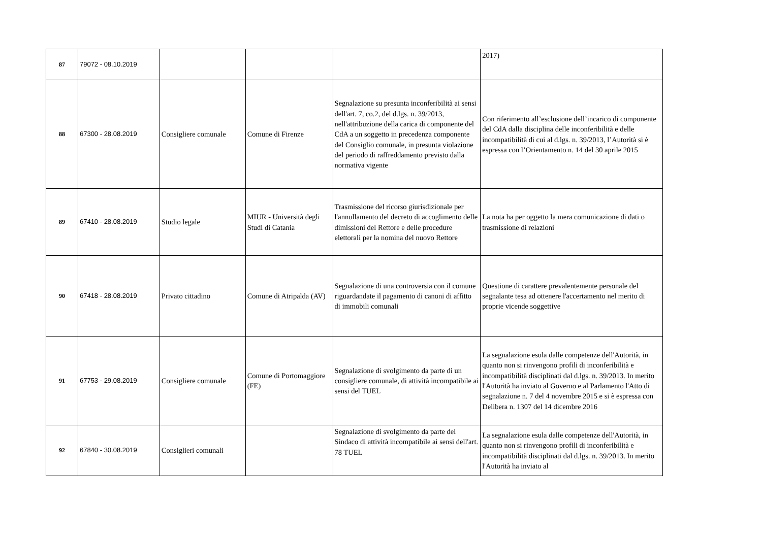| 87 | 79072 - 08.10.2019 | | | | 2017) |
| 88 | 67300 - 28.08.2019 | Consigliere comunale | Comune di Firenze | Segnalazione su presunta inconferibilità ai sensi dell'art. 7, co.2, del d.lgs. n. 39/2013, nell'attribuzione della carica di componente del CdA a un soggetto in precedenza componente del Consiglio comunale, in presunta violazione del periodo di raffreddamento previsto dalla normativa vigente | Con riferimento all’esclusione dell’incarico di componente del CdA dalla disciplina delle inconferibilità e delle incompatibilità di cui al d.lgs. n. 39/2013, l’Autorità si è espressa con l’Orientamento n. 14 del 30 aprile 2015 |
| 89 | 67410 - 28.08.2019 | Studio legale | MIUR - Università degli Studi di Catania | Trasmissione del ricorso giurisdizionale per l'annullamento del decreto di accoglimento delle dimissioni del Rettore e delle procedure elettorali per la nomina del nuovo Rettore | La nota ha per oggetto la mera comunicazione di dati o trasmissione di relazioni |
| 90 | 67418 - 28.08.2019 | Privato cittadino | Comune di Atripalda (AV) | Segnalazione di una controversia con il comune riguardandate il pagamento di canoni di affitto di immobili comunali | Questione di carattere prevalentemente personale del segnalante tesa ad ottenere l'accertamento nel merito di proprie vicende soggettive |
| 91 | 67753 - 29.08.2019 | Consigliere comunale | Comune di Portomaggiore (FE) | Segnalazione di svolgimento da parte di un consigliere comunale, di attività incompatibile ai sensi del TUEL | La segnalazione esula dalle competenze dell'Autorità, in quanto non si rinvengono profili di inconferibilità e incompatibilità disciplinati dal d.lgs. n. 39/2013. In merito l'Autorità ha inviato al Governo e al Parlamento l'Atto di segnalazione n. 7 del 4 novembre 2015 e si è espressa con Delibera n. 1307 del 14 dicembre 2016 |
| 92 | 67840 - 30.08.2019 | Consiglieri comunali | | Segnalazione di svolgimento da parte del Sindaco di attività incompatibile ai sensi dell'art. 78 TUEL | La segnalazione esula dalle competenze dell'Autorità, in quanto non si rinvengono profili di inconferibilità e incompatibilità disciplinati dal d.lgs. n. 39/2013. In merito l'Autorità ha inviato al |